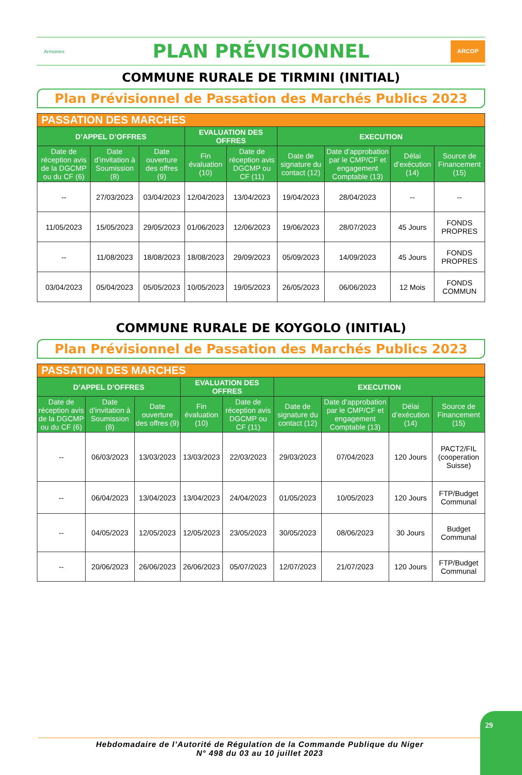Armoiries
PLAN PRÉVISIONNEL
ARCOP
COMMUNE RURALE DE TIRMINI (INITIAL)
Plan Prévisionnel de Passation des Marchés Publics 2023
| PASSATION DES MARCHES | | | | | | | | |
| --- | --- | --- | --- | --- | --- | --- | --- | --- |
| D’APPEL D’OFFRES | | | EVALUATION DES OFFRES | | EXECUTION | | | |
| Date de réception avis de la DGCMP ou du CF (6) | Date d’invitation à Soumission (8) | Date ouverture des offres (9) | Fin évaluation (10) | Date de réception avis DGCMP ou CF (11) | Date de signature du contact (12) | Date d’approbation par le CMP/CF et engagement Comptable (13) | Délai d’exécution (14) | Source de Financement (15) |
| -- | 27/03/2023 | 03/04/2023 | 12/04/2023 | 13/04/2023 | 19/04/2023 | 28/04/2023 | -- | -- |
| 11/05/2023 | 15/05/2023 | 29/05/2023 | 01/06/2023 | 12/06/2023 | 19/06/2023 | 28/07/2023 | 45 Jours | FONDS PROPRES |
| -- | 11/08/2023 | 18/08/2023 | 18/08/2023 | 29/09/2023 | 05/09/2023 | 14/09/2023 | 45 Jours | FONDS PROPRES |
| 03/04/2023 | 05/04/2023 | 05/05/2023 | 10/05/2023 | 19/05/2023 | 26/05/2023 | 06/06/2023 | 12 Mois | FONDS COMMUN |
COMMUNE RURALE DE KOYGOLO (INITIAL)
Plan Prévisionnel de Passation des Marchés Publics 2023
| PASSATION DES MARCHES | | | | | | | | |
| --- | --- | --- | --- | --- | --- | --- | --- | --- |
| D’APPEL D’OFFRES | | | EVALUATION DES OFFRES | | EXECUTION | | | |
| Date de réception avis de la DGCMP ou du CF (6) | Date d’invitation à Soumission (8) | Date ouverture des offres (9) | Fin évaluation (10) | Date de réception avis DGCMP ou CF (11) | Date de signature du contact (12) | Date d’approbation par le CMP/CF et engagement Comptable (13) | Délai d’exécution (14) | Source de Financement (15) |
| -- | 06/03/2023 | 13/03/2023 | 13/03/2023 | 22/03/2023 | 29/03/2023 | 07/04/2023 | 120 Jours | PACT2/FIL (cooperation Suisse) |
| -- | 06/04/2023 | 13/04/2023 | 13/04/2023 | 24/04/2023 | 01/05/2023 | 10/05/2023 | 120 Jours | FTP/Budget Communal |
| -- | 04/05/2023 | 12/05/2023 | 12/05/2023 | 23/05/2023 | 30/05/2023 | 08/06/2023 | 30 Jours | Budget Communal |
| -- | 20/06/2023 | 26/06/2023 | 26/06/2023 | 05/07/2023 | 12/07/2023 | 21/07/2023 | 120 Jours | FTP/Budget Communal |
Hebdomadaire de l’Autorité de Régulation de la Commande Publique du Niger
N° 498 du 03 au 10 juillet 2023
29